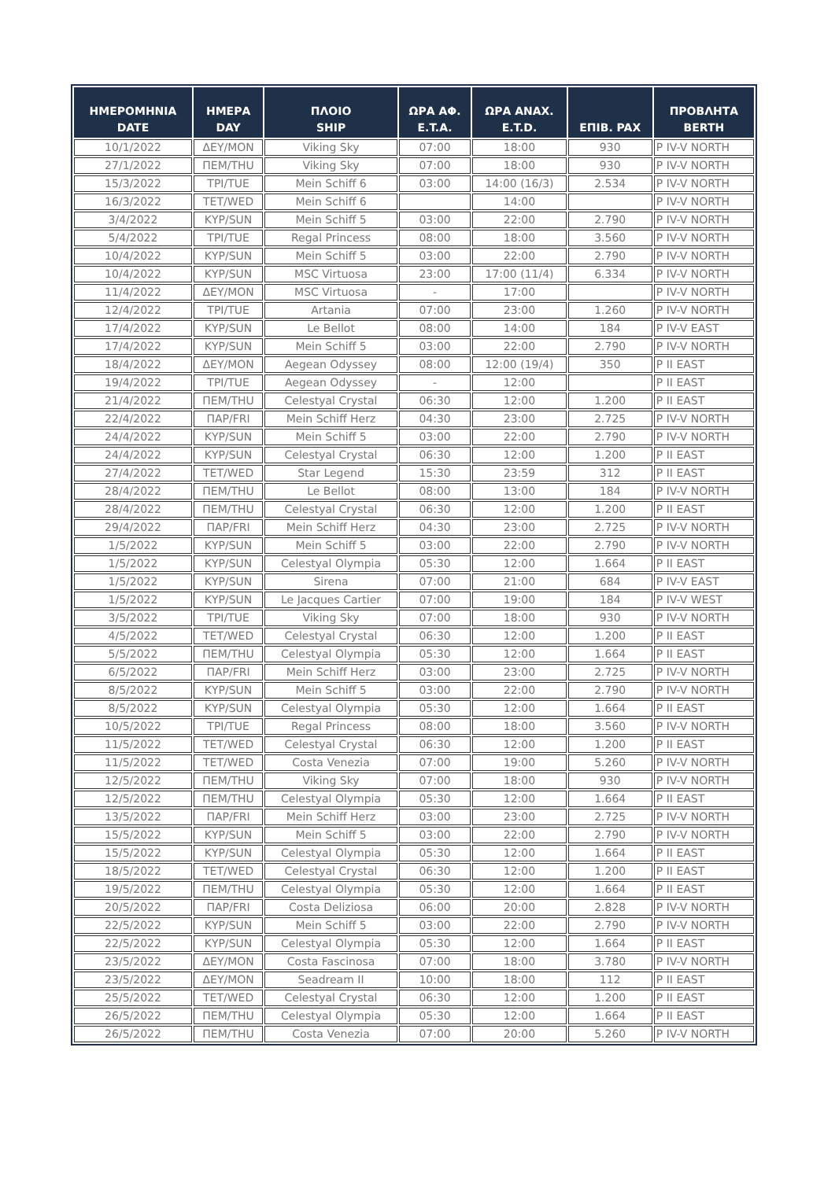| ΗΜΕΡΟΜΗΝΙΑ DATE | ΗΜΕΡΑ DAY | ΠΛΟΙΟ SHIP | ΩΡΑ ΑΦ. E.T.A. | ΩΡΑ ΑΝΑΧ. E.T.D. | ΕΠΙΒ. PAX | ΠΡΟΒΛΗΤΑ BERTH |
| --- | --- | --- | --- | --- | --- | --- |
| 10/1/2022 | ΔΕΥ/MON | Viking Sky | 07:00 | 18:00 | 930 | P IV-V NORTH |
| 27/1/2022 | ΠΕΜ/THU | Viking Sky | 07:00 | 18:00 | 930 | P IV-V NORTH |
| 15/3/2022 | ΤΡΙ/TUE | Mein Schiff 6 | 03:00 | 14:00 (16/3) | 2.534 | P IV-V NORTH |
| 16/3/2022 | ΤΕΤ/WED | Mein Schiff 6 | | 14:00 | | P IV-V NORTH |
| 3/4/2022 | ΚΥΡ/SUN | Mein Schiff 5 | 03:00 | 22:00 | 2.790 | P IV-V NORTH |
| 5/4/2022 | ΤΡΙ/TUE | Regal Princess | 08:00 | 18:00 | 3.560 | P IV-V NORTH |
| 10/4/2022 | ΚΥΡ/SUN | Mein Schiff 5 | 03:00 | 22:00 | 2.790 | P IV-V NORTH |
| 10/4/2022 | ΚΥΡ/SUN | MSC Virtuosa | 23:00 | 17:00 (11/4) | 6.334 | P IV-V NORTH |
| 11/4/2022 | ΔΕΥ/MON | MSC Virtuosa | - | 17:00 | | P IV-V NORTH |
| 12/4/2022 | ΤΡΙ/TUE | Artania | 07:00 | 23:00 | 1.260 | P IV-V NORTH |
| 17/4/2022 | ΚΥΡ/SUN | Le Bellot | 08:00 | 14:00 | 184 | P IV-V EAST |
| 17/4/2022 | ΚΥΡ/SUN | Mein Schiff 5 | 03:00 | 22:00 | 2.790 | P IV-V NORTH |
| 18/4/2022 | ΔΕΥ/MON | Aegean Odyssey | 08:00 | 12:00 (19/4) | 350 | P II EAST |
| 19/4/2022 | ΤΡΙ/TUE | Aegean Odyssey | - | 12:00 | | P II EAST |
| 21/4/2022 | ΠΕΜ/THU | Celestyal Crystal | 06:30 | 12:00 | 1.200 | P II EAST |
| 22/4/2022 | ΠΑΡ/FRI | Mein Schiff Herz | 04:30 | 23:00 | 2.725 | P IV-V NORTH |
| 24/4/2022 | ΚΥΡ/SUN | Mein Schiff 5 | 03:00 | 22:00 | 2.790 | P IV-V NORTH |
| 24/4/2022 | ΚΥΡ/SUN | Celestyal Crystal | 06:30 | 12:00 | 1.200 | P II EAST |
| 27/4/2022 | ΤΕΤ/WED | Star Legend | 15:30 | 23:59 | 312 | P II EAST |
| 28/4/2022 | ΠΕΜ/THU | Le Bellot | 08:00 | 13:00 | 184 | P IV-V NORTH |
| 28/4/2022 | ΠΕΜ/THU | Celestyal Crystal | 06:30 | 12:00 | 1.200 | P II EAST |
| 29/4/2022 | ΠΑΡ/FRI | Mein Schiff Herz | 04:30 | 23:00 | 2.725 | P IV-V NORTH |
| 1/5/2022 | ΚΥΡ/SUN | Mein Schiff 5 | 03:00 | 22:00 | 2.790 | P IV-V NORTH |
| 1/5/2022 | ΚΥΡ/SUN | Celestyal Olympia | 05:30 | 12:00 | 1.664 | P II EAST |
| 1/5/2022 | ΚΥΡ/SUN | Sirena | 07:00 | 21:00 | 684 | P IV-V EAST |
| 1/5/2022 | ΚΥΡ/SUN | Le Jacques Cartier | 07:00 | 19:00 | 184 | P IV-V WEST |
| 3/5/2022 | ΤΡΙ/TUE | Viking Sky | 07:00 | 18:00 | 930 | P IV-V NORTH |
| 4/5/2022 | ΤΕΤ/WED | Celestyal Crystal | 06:30 | 12:00 | 1.200 | P II EAST |
| 5/5/2022 | ΠΕΜ/THU | Celestyal Olympia | 05:30 | 12:00 | 1.664 | P II EAST |
| 6/5/2022 | ΠΑΡ/FRI | Mein Schiff Herz | 03:00 | 23:00 | 2.725 | P IV-V NORTH |
| 8/5/2022 | ΚΥΡ/SUN | Mein Schiff 5 | 03:00 | 22:00 | 2.790 | P IV-V NORTH |
| 8/5/2022 | ΚΥΡ/SUN | Celestyal Olympia | 05:30 | 12:00 | 1.664 | P II EAST |
| 10/5/2022 | ΤΡΙ/TUE | Regal Princess | 08:00 | 18:00 | 3.560 | P IV-V NORTH |
| 11/5/2022 | ΤΕΤ/WED | Celestyal Crystal | 06:30 | 12:00 | 1.200 | P II EAST |
| 11/5/2022 | ΤΕΤ/WED | Costa Venezia | 07:00 | 19:00 | 5.260 | P IV-V NORTH |
| 12/5/2022 | ΠΕΜ/THU | Viking Sky | 07:00 | 18:00 | 930 | P IV-V NORTH |
| 12/5/2022 | ΠΕΜ/THU | Celestyal Olympia | 05:30 | 12:00 | 1.664 | P II EAST |
| 13/5/2022 | ΠΑΡ/FRI | Mein Schiff Herz | 03:00 | 23:00 | 2.725 | P IV-V NORTH |
| 15/5/2022 | ΚΥΡ/SUN | Mein Schiff 5 | 03:00 | 22:00 | 2.790 | P IV-V NORTH |
| 15/5/2022 | ΚΥΡ/SUN | Celestyal Olympia | 05:30 | 12:00 | 1.664 | P II EAST |
| 18/5/2022 | ΤΕΤ/WED | Celestyal Crystal | 06:30 | 12:00 | 1.200 | P II EAST |
| 19/5/2022 | ΠΕΜ/THU | Celestyal Olympia | 05:30 | 12:00 | 1.664 | P II EAST |
| 20/5/2022 | ΠΑΡ/FRI | Costa Deliziosa | 06:00 | 20:00 | 2.828 | P IV-V NORTH |
| 22/5/2022 | ΚΥΡ/SUN | Mein Schiff 5 | 03:00 | 22:00 | 2.790 | P IV-V NORTH |
| 22/5/2022 | ΚΥΡ/SUN | Celestyal Olympia | 05:30 | 12:00 | 1.664 | P II EAST |
| 23/5/2022 | ΔΕΥ/MON | Costa Fascinosa | 07:00 | 18:00 | 3.780 | P IV-V NORTH |
| 23/5/2022 | ΔΕΥ/MON | Seadream II | 10:00 | 18:00 | 112 | P II EAST |
| 25/5/2022 | ΤΕΤ/WED | Celestyal Crystal | 06:30 | 12:00 | 1.200 | P II EAST |
| 26/5/2022 | ΠΕΜ/THU | Celestyal Olympia | 05:30 | 12:00 | 1.664 | P II EAST |
| 26/5/2022 | ΠΕΜ/THU | Costa Venezia | 07:00 | 20:00 | 5.260 | P IV-V NORTH |